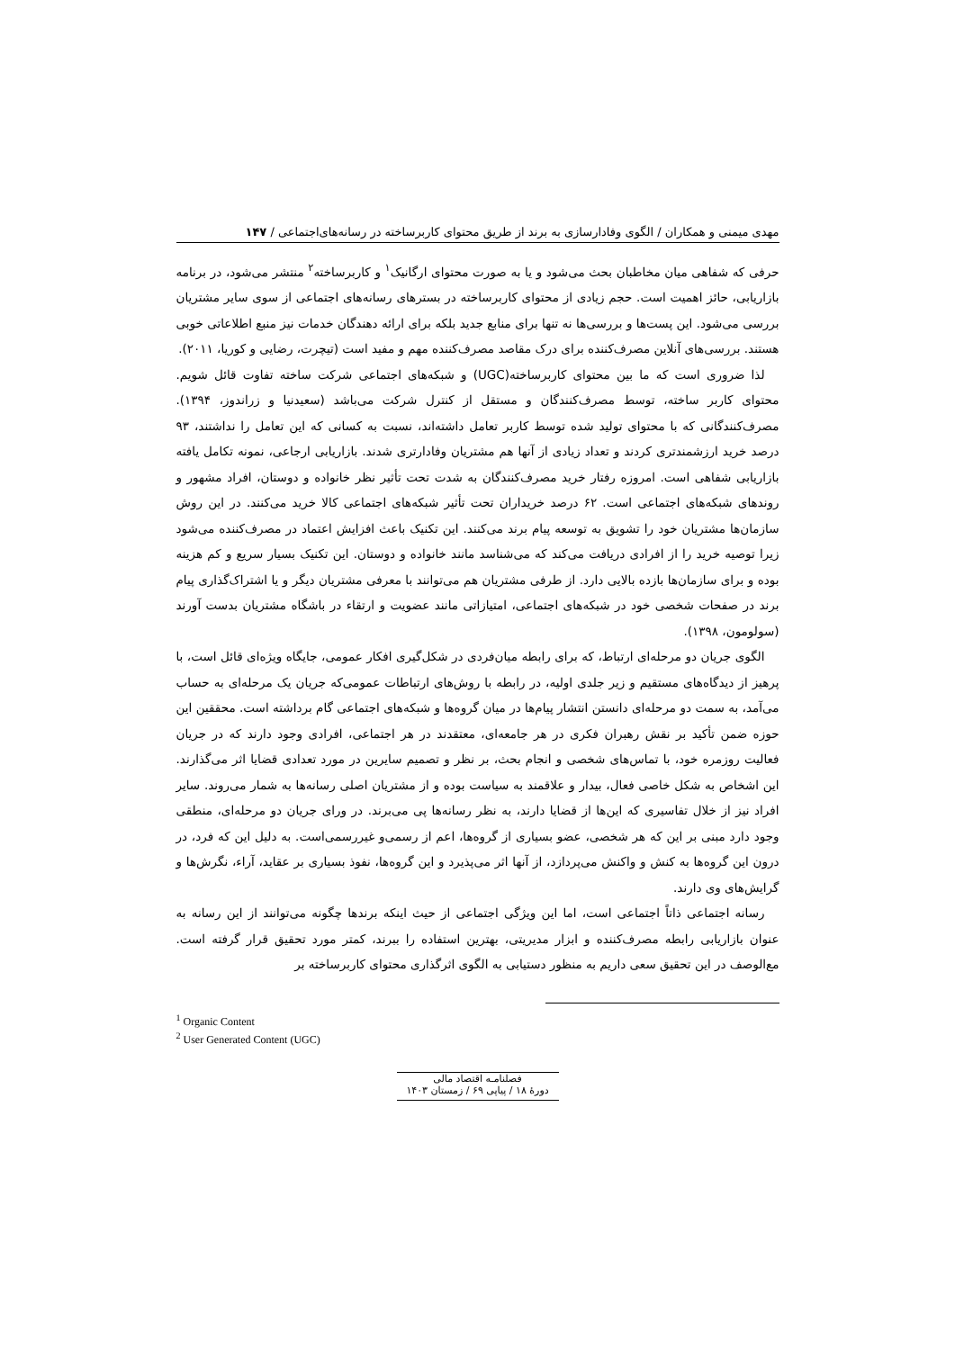مهدی میمنی و همکاران / الگوی وفادارسازی به برند از طریق محتوای کاربرساخته در رسانه‌های‌اجتماعی / ۱۴۷
حرفی که شفاهی میان مخاطبان بحث می‌شود و یا به صورت محتوای ارگانیک<sup>۱</sup> و کاربرساخته<sup>۲</sup> منتشر می‌شود، در برنامه بازاریابی، حائز اهمیت است. حجم زیادی از محتوای کاربرساخته در بسترهای رسانه‌های اجتماعی از سوی سایر مشتریان بررسی می‌شود. این پست‌ها و بررسی‌ها نه تنها برای منابع جدید بلکه برای ارائه دهندگان خدمات نیز منبع اطلاعاتی خوبی هستند. بررسی‌های آنلاین مصرف‌کننده برای درک مقاصد مصرف‌کننده مهم و مفید است (تیچرت، رضایی و کوریا، ۲۰۱۱).
لذا ضروری است که ما بین محتوای کاربرساخته(UGC) و شبکه‌های اجتماعی شرکت ساخته تفاوت قائل شویم. محتوای کاربر ساخته، توسط مصرف‌کنندگان و مستقل از کنترل شرکت می‌باشد (سعیدنیا و زراندوز، ۱۳۹۴). مصرف‌کنندگانی که با محتوای تولید شده توسط کاربر تعامل داشته‌اند، نسبت به کسانی که این تعامل را نداشتند، ۹۳ درصد خرید ارزشمندتری کردند و تعداد زیادی از آنها هم مشتریان وفادارتری شدند. بازاریابی ارجاعی، نمونه تکامل یافته بازاریابی شفاهی است. امروزه رفتار خرید مصرف‌کنندگان به شدت تحت تأثیر نظر خانواده و دوستان، افراد مشهور و روندهای شبکه‌های اجتماعی است. ۶۲ درصد خریداران تحت تأثیر شبکه‌های اجتماعی کالا خرید می‌کنند. در این روش سازمان‌ها مشتریان خود را تشویق به توسعه پیام برند می‌کنند. این تکنیک باعث افزایش اعتماد در مصرف‌کننده می‌شود زیرا توصیه خرید را از افرادی دریافت می‌کند که می‌شناسد مانند خانواده و دوستان. این تکنیک بسیار سریع و کم هزینه بوده و برای سازمان‌ها بازده بالایی دارد. از طرفی مشتریان هم می‌توانند با معرفی مشتریان دیگر و یا اشتراک‌گذاری پیام برند در صفحات شخصی خود در شبکه‌های اجتماعی، امتیازاتی مانند عضویت و ارتقاء در باشگاه مشتریان بدست آورند (سولومون، ۱۳۹۸).
الگوی جریان دو مرحله‌ای ارتباط، که برای رابطه میان‌فردی در شکل‌گیری افکار عمومی، جایگاه ویژه‌ای قائل است، با پرهیز از دیدگاه‌های مستقیم و زیر جلدی اولیه، در رابطه با روش‌های ارتباطات عمومی‌که جریان یک مرحله‌ای به حساب می‌آمد، به سمت دو مرحله‌ای دانستن انتشار پیام‌ها در میان گروه‌ها و شبکه‌های اجتماعی گام برداشته است. محققین این حوزه ضمن تأکید بر نقش رهبران فکری در هر جامعه‌ای، معتقدند در هر اجتماعی، افرادی وجود دارند که در جریان فعالیت روزمره خود، با تماس‌های شخصی و انجام بحث، بر نظر و تصمیم سایرین در مورد تعدادی قضایا اثر می‌گذارند. این اشخاص به شکل خاصی فعال، بیدار و علاقمند به سیاست بوده و از مشتریان اصلی رسانه‌ها به شمار می‌روند. سایر افراد نیز از خلال تفاسیری که این‌ها از قضایا دارند، به نظر رسانه‌ها پی می‌برند. در ورای جریان دو مرحله‌ای، منطقی وجود دارد مبنی بر این که هر شخصی، عضو بسیاری از گروه‌ها، اعم از رسمی‌و غیررسمی‌است. به دلیل این که فرد، در درون این گروه‌ها به کنش و واکنش می‌پردازد، از آنها اثر می‌پذیرد و این گروه‌ها، نفوذ بسیاری بر عقاید، آراء، نگرش‌ها و گرایش‌های وی دارند.
رسانه اجتماعی ذاتاً اجتماعی است، اما این ویژگی اجتماعی از حیث اینکه برندها چگونه می‌توانند از این رسانه به عنوان بازاریابی رابطه مصرف‌کننده و ابزار مدیریتی، بهترین استفاده را ببرند، کمتر مورد تحقیق قرار گرفته است. مع‌الوصف در این تحقیق سعی داریم به منظور دستیابی به الگوی اثرگذاری محتوای کاربرساخته بر
<sup>1</sup> Organic Content
<sup>2</sup> User Generated Content (UGC)
فصلنامـه اقتصاد مالی
دورهٔ ۱۸ / پیاپی ۶۹ / زمستان ۱۴۰۳